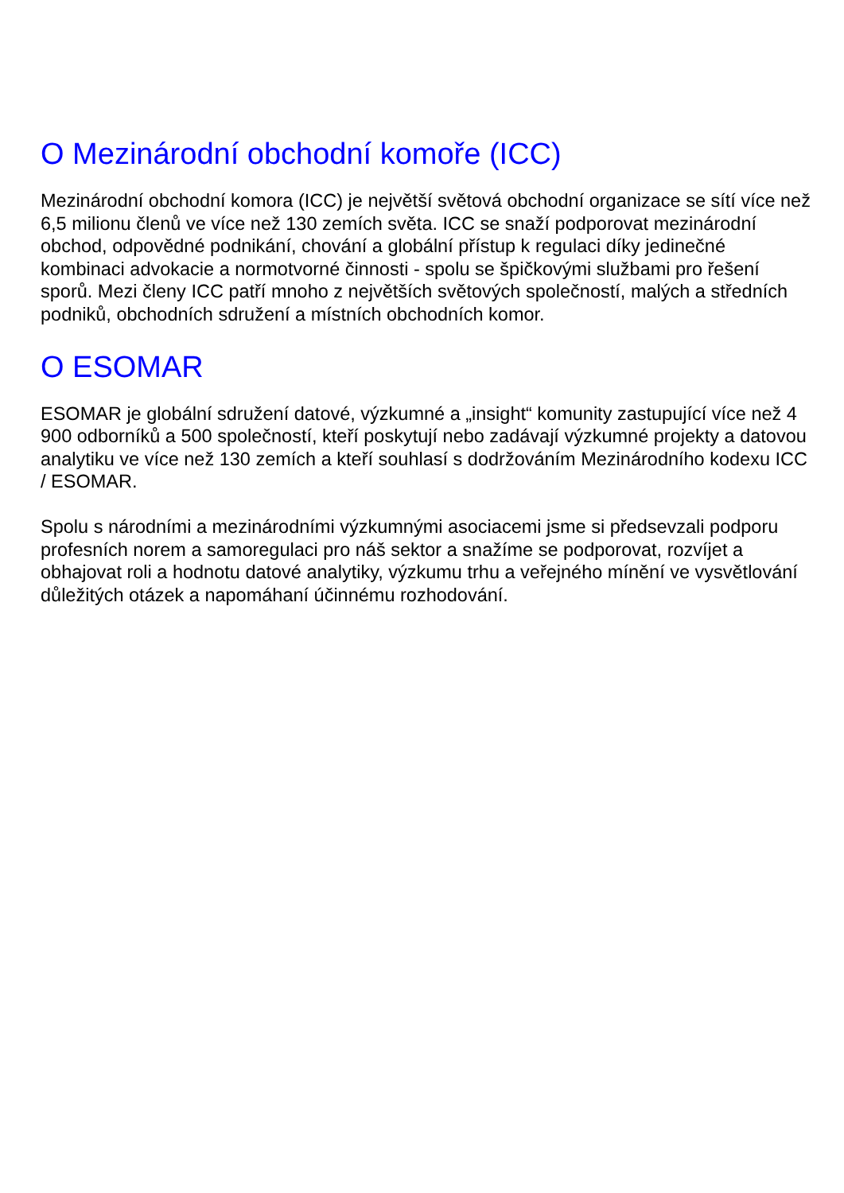O Mezinárodní obchodní komoře (ICC)
Mezinárodní obchodní komora (ICC) je největší světová obchodní organizace se sítí více než 6,5 milionu členů ve více než 130 zemích světa. ICC se snaží podporovat mezinárodní obchod, odpovědné podnikání, chování a globální přístup k regulaci díky jedinečné kombinaci advokacie a normotvorné činnosti - spolu se špičkovými službami pro řešení sporů. Mezi členy ICC patří mnoho z největších světových společností, malých a středních podniků, obchodních sdružení a místních obchodních komor.
O ESOMAR
ESOMAR je globální sdružení datové, výzkumné a „insight“ komunity zastupující více než 4 900 odborníků a 500 společností, kteří poskytují nebo zadávají výzkumné projekty a datovou analytiku ve více než 130 zemích a kteří souhlasí s dodržováním Mezinárodního kodexu ICC / ESOMAR.
Spolu s národními a mezinárodními výzkumnými asociacemi jsme si předsevzali podporu profesních norem a samoregulaci pro náš sektor a snažíme se podporovat, rozvíjet a obhajovat roli a hodnotu datové analytiky, výzkumu trhu a veřejného mínění ve vysvětlování důležitých otázek a napomáhaní účinnému rozhodování.